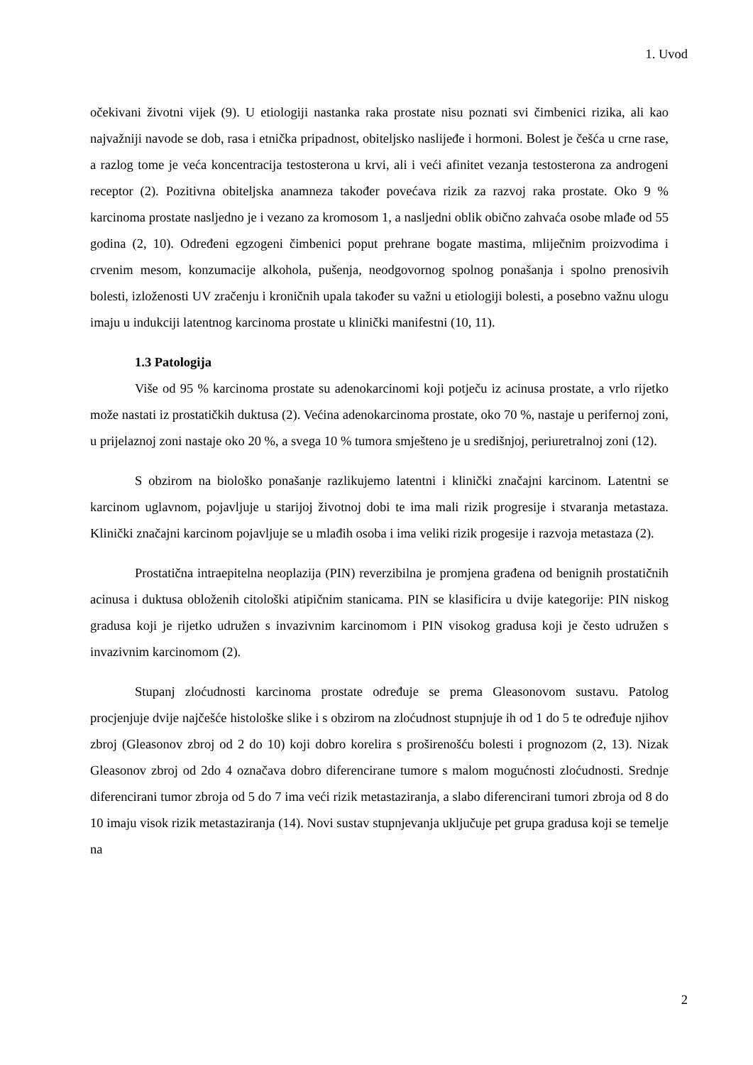1. Uvod
očekivani životni vijek (9). U etiologiji nastanka raka prostate nisu poznati svi čimbenici rizika, ali kao najvažniji navode se dob, rasa i etnička pripadnost, obiteljsko naslijeđe i hormoni. Bolest je češća u crne rase, a razlog tome je veća koncentracija testosterona u krvi, ali i veći afinitet vezanja testosterona za androgeni receptor (2). Pozitivna obiteljska anamneza također povećava rizik za razvoj raka prostate. Oko 9 % karcinoma prostate nasljedno je i vezano za kromosom 1, a nasljedni oblik obično zahvaća osobe mlađe od 55 godina (2, 10). Određeni egzogeni čimbenici poput prehrane bogate mastima, mliječnim proizvodima i crvenim mesom, konzumacije alkohola, pušenja, neodgovornog spolnog ponašanja i spolno prenosivih bolesti, izloženosti UV zračenju i kroničnih upala također su važni u etiologiji bolesti, a posebno važnu ulogu imaju u indukciji latentnog karcinoma prostate u klinički manifestni (10, 11).
1.3 Patologija
Više od 95 % karcinoma prostate su adenokarcinomi koji potječu iz acinusa prostate, a vrlo rijetko može nastati iz prostatičkih duktusa (2). Većina adenokarcinoma prostate, oko 70 %, nastaje u perifernoj zoni, u prijelaznoj zoni nastaje oko 20 %, a svega 10 % tumora smješteno je u središnjoj, periuretralnoj zoni (12).
S obzirom na biološko ponašanje razlikujemo latentni i klinički značajni karcinom. Latentni se karcinom uglavnom, pojavljuje u starijoj životnoj dobi te ima mali rizik progresije i stvaranja metastaza. Klinički značajni karcinom pojavljuje se u mlađih osoba i ima veliki rizik progesije i razvoja metastaza (2).
Prostatična intraepitelna neoplazija (PIN) reverzibilna je promjena građena od benignih prostatičnih acinusa i duktusa obloženih citološki atipičnim stanicama. PIN se klasificira u dvije kategorije: PIN niskog gradusa koji je rijetko udružen s invazivnim karcinomom i PIN visokog gradusa koji je često udružen s invazivnim karcinomom (2).
Stupanj zloćudnosti karcinoma prostate određuje se prema Gleasonovom sustavu. Patolog procjenjuje dvije najčešće histološke slike i s obzirom na zloćudnost stupnjuje ih od 1 do 5 te određuje njihov zbroj (Gleasonov zbroj od 2 do 10) koji dobro korelira s proširenošću bolesti i prognozom (2, 13). Nizak Gleasonov zbroj od 2do 4 označava dobro diferencirane tumore s malom mogućnosti zloćudnosti. Srednje diferencirani tumor zbroja od 5 do 7 ima veći rizik metastaziranja, a slabo diferencirani tumori zbroja od 8 do 10 imaju visok rizik metastaziranja (14). Novi sustav stupnjevanja uključuje pet grupa gradusa koji se temelje na
2